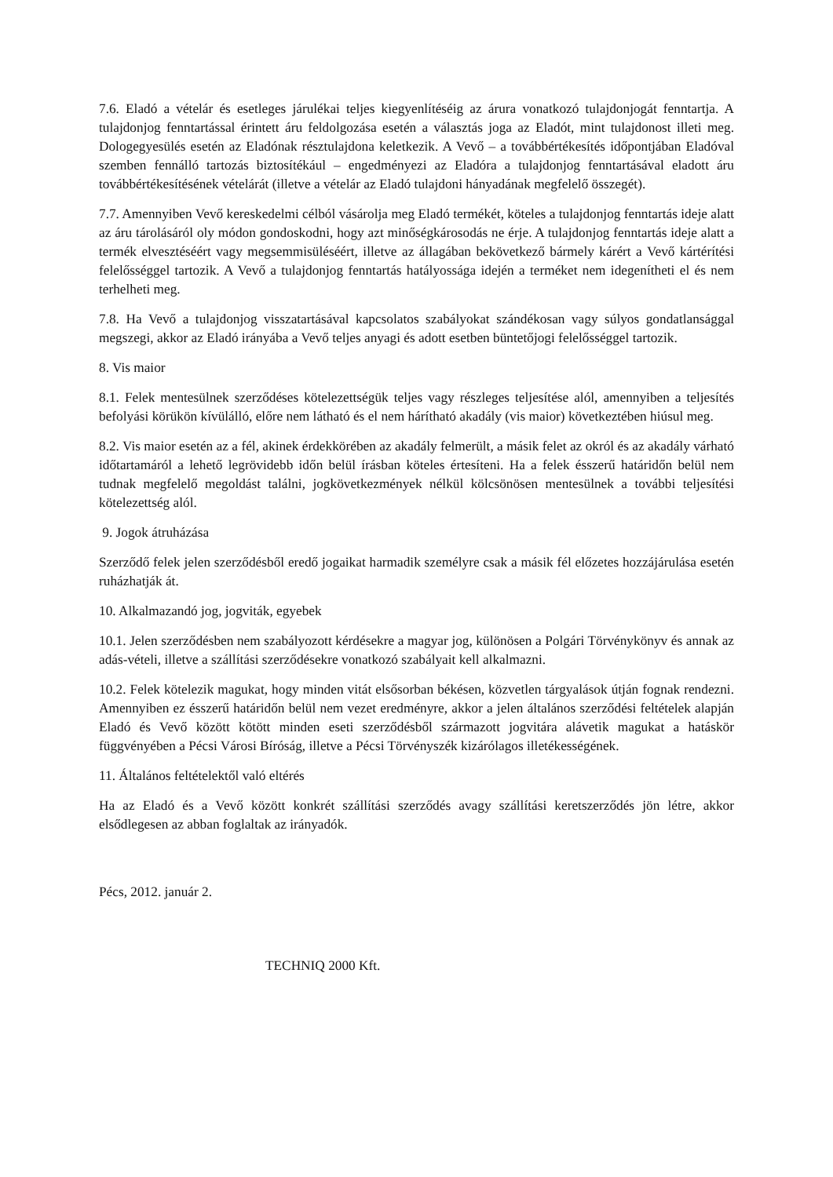7.6. Eladó a vételár és esetleges járulékai teljes kiegyenlítéséig az árura vonatkozó tulajdonjogát fenntartja. A tulajdonjog fenntartással érintett áru feldolgozása esetén a választás joga az Eladót, mint tulajdonost illeti meg. Dologegyesülés esetén az Eladónak résztulajdona keletkezik. A Vevő – a továbbértékesítés időpontjában Eladóval szemben fennálló tartozás biztosítékául – engedményezi az Eladóra a tulajdonjog fenntartásával eladott áru továbbértékesítésének vételárát (illetve a vételár az Eladó tulajdoni hányadának megfelelő összegét).
7.7. Amennyiben Vevő kereskedelmi célból vásárolja meg Eladó termékét, köteles a tulajdonjog fenntartás ideje alatt az áru tárolásáról oly módon gondoskodni, hogy azt minőségkárosodás ne érje. A tulajdonjog fenntartás ideje alatt a termék elvesztéséért vagy megsemmisüléséért, illetve az állagában bekövetkező bármely kárért a Vevő kártérítési felelősséggel tartozik. A Vevő a tulajdonjog fenntartás hatályossága idején a terméket nem idegenítheti el és nem terhelheti meg.
7.8. Ha Vevő a tulajdonjog visszatartásával kapcsolatos szabályokat szándékosan vagy súlyos gondatlansággal megszegi, akkor az Eladó irányába a Vevő teljes anyagi és adott esetben büntetőjogi felelősséggel tartozik.
8. Vis maior
8.1. Felek mentesülnek szerződéses kötelezettségük teljes vagy részleges teljesítése alól, amennyiben a teljesítés befolyási körükön kívülálló, előre nem látható és el nem hárítható akadály (vis maior) következtében hiúsul meg.
8.2. Vis maior esetén az a fél, akinek érdekkörében az akadály felmerült, a másik felet az okról és az akadály várható időtartamáról a lehető legrövidebb időn belül írásban köteles értesíteni. Ha a felek ésszerű határidőn belül nem tudnak megfelelő megoldást találni, jogkövetkezmények nélkül kölcsönösen mentesülnek a további teljesítési kötelezettség alól.
9. Jogok átruházása
Szerződő felek jelen szerződésből eredő jogaikat harmadik személyre csak a másik fél előzetes hozzájárulása esetén ruházhatják át.
10. Alkalmazandó jog, jogviták, egyebek
10.1. Jelen szerződésben nem szabályozott kérdésekre a magyar jog, különösen a Polgári Törvénykönyv és annak az adás-vételi, illetve a szállítási szerződésekre vonatkozó szabályait kell alkalmazni.
10.2. Felek kötelezik magukat, hogy minden vitát elsősorban békésen, közvetlen tárgyalások útján fognak rendezni. Amennyiben ez ésszerű határidőn belül nem vezet eredményre, akkor a jelen általános szerződési feltételek alapján Eladó és Vevő között kötött minden eseti szerződésből származott jogvitára alávetik magukat a hatáskör függvényében a Pécsi Városi Bíróság, illetve a Pécsi Törvényszék kizárólagos illetékességének.
11. Általános feltételektől való eltérés
Ha az Eladó és a Vevő között konkrét szállítási szerződés avagy szállítási keretszerződés jön létre, akkor elsődlegesen az abban foglaltak az irányadók.
Pécs, 2012. január 2.
TECHNIQ 2000 Kft.